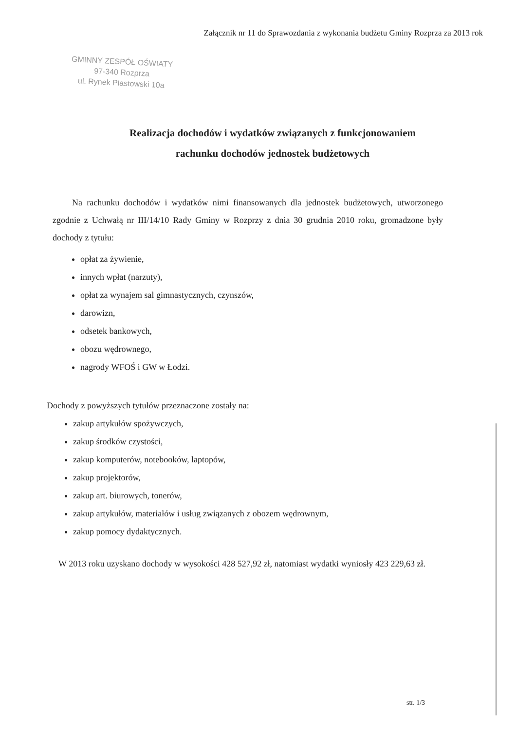Załącznik nr 11 do Sprawozdania z wykonania budżetu Gminy Rozprza za 2013 rok
GMINNY ZESPÓŁ OŚWIATY
97-340 Rozprza
ul. Rynek Piastowski 10a
Realizacja dochodów i wydatków związanych z funkcjonowaniem
rachunku dochodów jednostek budżetowych
Na rachunku dochodów i wydatków nimi finansowanych dla jednostek budżetowych, utworzonego zgodnie z Uchwałą nr III/14/10 Rady Gminy w Rozprzy z dnia 30 grudnia 2010 roku, gromadzone były dochody z tytułu:
opłat za żywienie,
innych wpłat (narzuty),
opłat za wynajem sal gimnastycznych, czynszów,
darowizn,
odsetek bankowych,
obozu wędrownego,
nagrody WFOŚ i GW w Łodzi.
Dochody z powyższych tytułów przeznaczone zostały na:
zakup artykułów spożywczych,
zakup środków czystości,
zakup komputerów, notebooków, laptopów,
zakup projektorów,
zakup art. biurowych, tonerów,
zakup artykułów, materiałów i usług związanych z obozem wędrownym,
zakup pomocy dydaktycznych.
W 2013 roku uzyskano dochody w wysokości 428 527,92 zł, natomiast wydatki wyniosły 423 229,63 zł.
str. 1/3